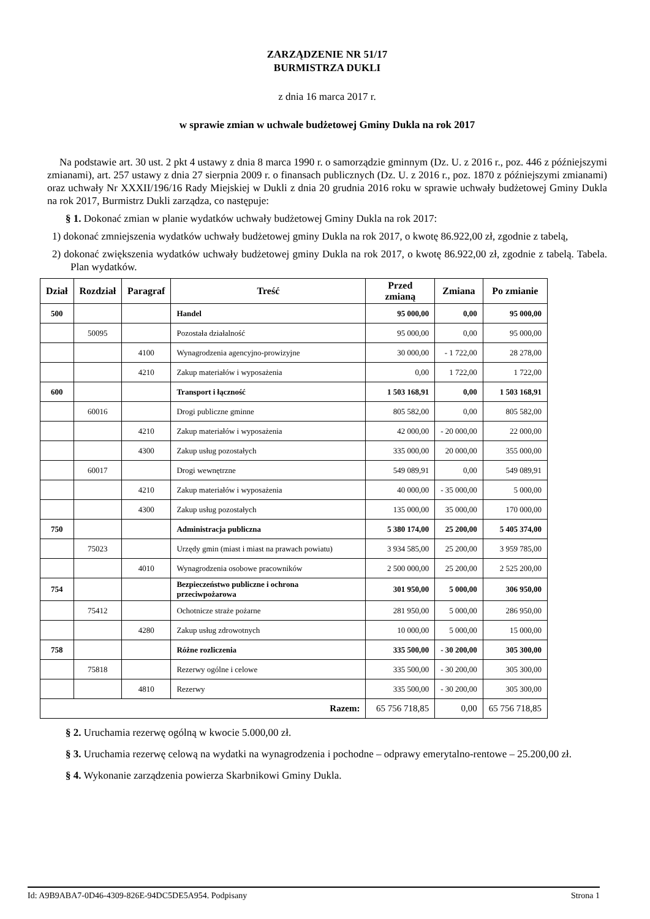ZARZĄDZENIE NR 51/17
BURMISTRZA DUKLI
z dnia 16 marca 2017 r.
w sprawie zmian w uchwale budżetowej Gminy Dukla na rok 2017
Na podstawie art. 30 ust. 2 pkt 4 ustawy z dnia 8 marca 1990 r. o samorządzie gminnym (Dz. U. z 2016 r., poz. 446 z późniejszymi zmianami), art. 257 ustawy z dnia 27 sierpnia 2009 r. o finansach publicznych (Dz. U. z 2016 r., poz. 1870 z późniejszymi zmianami) oraz uchwały Nr XXXII/196/16 Rady Miejskiej w Dukli z dnia 20 grudnia 2016 roku w sprawie uchwały budżetowej Gminy Dukla na rok 2017, Burmistrz Dukli zarządza, co następuje:
§ 1. Dokonać zmian w planie wydatków uchwały budżetowej Gminy Dukla na rok 2017:
1) dokonać zmniejszenia wydatków uchwały budżetowej gminy Dukla na rok 2017, o kwotę 86.922,00 zł, zgodnie z tabelą,
2) dokonać zwiększenia wydatków uchwały budżetowej gminy Dukla na rok 2017, o kwotę 86.922,00 zł, zgodnie z tabelą. Tabela. Plan wydatków.
| Dział | Rozdział | Paragraf | Treść | Przed zmianą | Zmiana | Po zmianie |
| --- | --- | --- | --- | --- | --- | --- |
| 500 | | | Handel | 95 000,00 | 0,00 | 95 000,00 |
| | 50095 | | Pozostała działalność | 95 000,00 | 0,00 | 95 000,00 |
| | | 4100 | Wynagrodzenia agencyjno-prowizyjne | 30 000,00 | - 1 722,00 | 28 278,00 |
| | | 4210 | Zakup materiałów i wyposażenia | 0,00 | 1 722,00 | 1 722,00 |
| 600 | | | Transport i łączność | 1 503 168,91 | 0,00 | 1 503 168,91 |
| | 60016 | | Drogi publiczne gminne | 805 582,00 | 0,00 | 805 582,00 |
| | | 4210 | Zakup materiałów i wyposażenia | 42 000,00 | - 20 000,00 | 22 000,00 |
| | | 4300 | Zakup usług pozostałych | 335 000,00 | 20 000,00 | 355 000,00 |
| | 60017 | | Drogi wewnętrzne | 549 089,91 | 0,00 | 549 089,91 |
| | | 4210 | Zakup materiałów i wyposażenia | 40 000,00 | - 35 000,00 | 5 000,00 |
| | | 4300 | Zakup usług pozostałych | 135 000,00 | 35 000,00 | 170 000,00 |
| 750 | | | Administracja publiczna | 5 380 174,00 | 25 200,00 | 5 405 374,00 |
| | 75023 | | Urzędy gmin (miast i miast na prawach powiatu) | 3 934 585,00 | 25 200,00 | 3 959 785,00 |
| | | 4010 | Wynagrodzenia osobowe pracowników | 2 500 000,00 | 25 200,00 | 2 525 200,00 |
| 754 | | | Bezpieczeństwo publiczne i ochrona przeciwpożarowa | 301 950,00 | 5 000,00 | 306 950,00 |
| | 75412 | | Ochotnicze straże pożarne | 281 950,00 | 5 000,00 | 286 950,00 |
| | | 4280 | Zakup usług zdrowotnych | 10 000,00 | 5 000,00 | 15 000,00 |
| 758 | | | Różne rozliczenia | 335 500,00 | - 30 200,00 | 305 300,00 |
| | 75818 | | Rezerwy ogólne i celowe | 335 500,00 | - 30 200,00 | 305 300,00 |
| | | 4810 | Rezerwy | 335 500,00 | - 30 200,00 | 305 300,00 |
| Razem: | | | | 65 756 718,85 | 0,00 | 65 756 718,85 |
§ 2. Uruchamia rezerwę ogólną w kwocie 5.000,00 zł.
§ 3. Uruchamia rezerwę celową na wydatki na wynagrodzenia i pochodne – odprawy emerytalno-rentowe – 25.200,00 zł.
§ 4. Wykonanie zarządzenia powierza Skarbnikowi Gminy Dukla.
Id: A9B9ABA7-0D46-4309-826E-94DC5DE5A954. Podpisany Strona 1